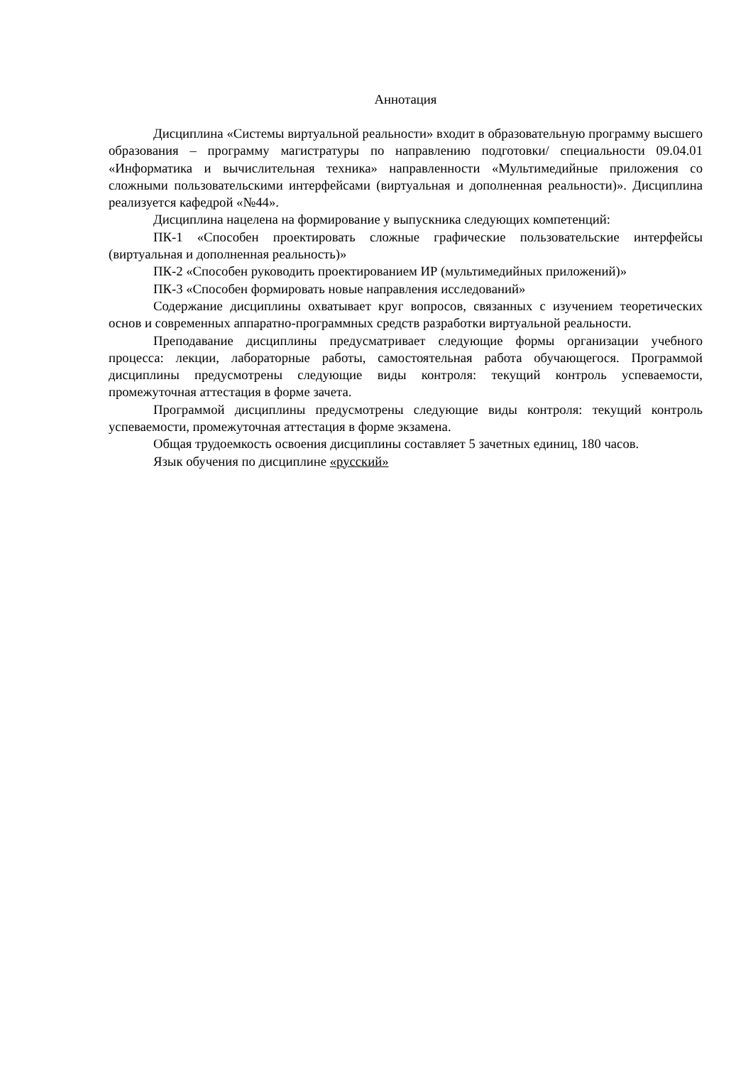Аннотация
Дисциплина «Системы виртуальной реальности» входит в образовательную программу высшего образования – программу магистратуры по направлению подготовки/ специальности 09.04.01 «Информатика и вычислительная техника» направленности «Мультимедийные приложения со сложными пользовательскими интерфейсами (виртуальная и дополненная реальности)». Дисциплина реализуется кафедрой «№44».
Дисциплина нацелена на формирование у выпускника следующих компетенций:
ПК-1 «Способен проектировать сложные графические пользовательские интерфейсы (виртуальная и дополненная реальность)»
ПК-2 «Способен руководить проектированием ИР (мультимедийных приложений)»
ПК-3 «Способен формировать новые направления исследований»
Содержание дисциплины охватывает круг вопросов, связанных с изучением теоретических основ и современных аппаратно-программных средств разработки виртуальной реальности.
Преподавание дисциплины предусматривает следующие формы организации учебного процесса: лекции, лабораторные работы, самостоятельная работа обучающегося. Программой дисциплины предусмотрены следующие виды контроля: текущий контроль успеваемости, промежуточная аттестация в форме зачета.
Программой дисциплины предусмотрены следующие виды контроля: текущий контроль успеваемости, промежуточная аттестация в форме экзамена.
Общая трудоемкость освоения дисциплины составляет 5 зачетных единиц, 180 часов.
Язык обучения по дисциплине «русский»